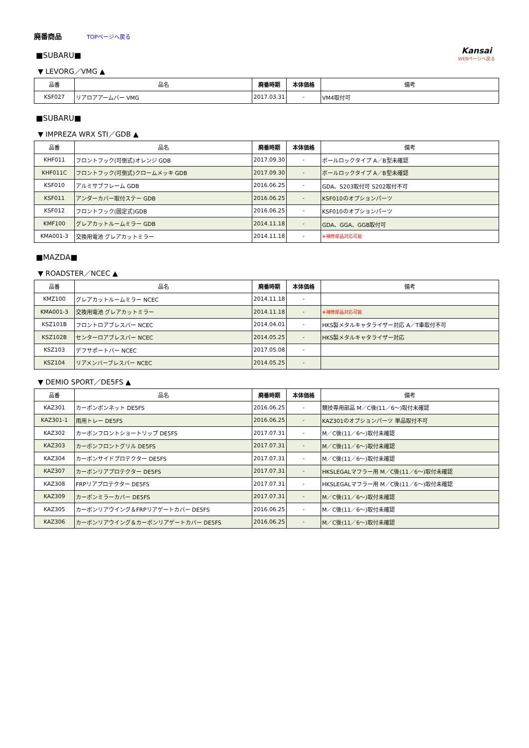廃番商品 TOPページへ戻る
Kansai
WEBページへ戻る
■SUBARU■
▼ LEVORG／VMG ▲
| 品番 | 品名 | 廃番時期 | 本体価格 | 備考 |
| --- | --- | --- | --- | --- |
| KSF027 | リアロアアームバー VMG | 2017.03.31 | - | VM4取付可 |
■SUBARU■
▼ IMPREZA WRX STI／GDB ▲
| 品番 | 品名 | 廃番時期 | 本体価格 | 備考 |
| --- | --- | --- | --- | --- |
| KHF011 | フロントフック(可倒式)オレンジ GDB | 2017.09.30 | - | ボールロックタイプ A／B型未確認 |
| KHF011C | フロントフック(可倒式)クロームメッキ GDB | 2017.09.30 | - | ボールロックタイプ A／B型未確認 |
| KSF010 | アルミサブフレーム GDB | 2016.06.25 | - | GDA、S203取付可 S202取付不可 |
| KSF011 | アンダーカバー取付ステー GDB | 2016.06.25 | - | KSF010のオプションパーツ |
| KSF012 | フロントフック(固定式)GDB | 2016.06.25 | - | KSF010のオプションパーツ |
| KMF100 | グレアカットルームミラー GDB | 2014.11.18 | - | GDA、GGA、GGB取付可 |
| KMA001-3 | 交換用電池 グレアカットミラー | 2014.11.18 | - | ※補修部品対応可能 |
■MAZDA■
▼ ROADSTER／NCEC ▲
| 品番 | 品名 | 廃番時期 | 本体価格 | 備考 |
| --- | --- | --- | --- | --- |
| KMZ100 | グレアカットルームミラー NCEC | 2014.11.18 | - | |
| KMA001-3 | 交換用電池 グレアカットミラー | 2014.11.18 | - | ※補修部品対応可能 |
| KSZ101B | フロントロアブレスバー NCEC | 2014.04.01 | - | HKS製メタルキャタライザー対応 A／T車取付不可 |
| KSZ102B | センターロアブレスバー NCEC | 2014.05.25 | - | HKS製メタルキャタライザー対応 |
| KSZ103 | デフサポートバー NCEC | 2017.05.08 | - | |
| KSZ104 | リアメンバーブレスバー NCEC | 2014.05.25 | - | |
▼ DEMIO SPORT／DE5FS ▲
| 品番 | 品名 | 廃番時期 | 本体価格 | 備考 |
| --- | --- | --- | --- | --- |
| KAZ301 | カーボンボンネット DE5FS | 2016.06.25 | - | 競技専用部品 M／C後(11／6～)取付未確認 |
| KAZ301-1 | 雨用トレー DE5FS | 2016.06.25 | - | KAZ301のオプションパーツ 単品取付不可 |
| KAZ302 | カーボンフロントショートリップ DE5FS | 2017.07.31 | - | M／C後(11／6～)取付未確認 |
| KAZ303 | カーボンフロントグリル DE5FS | 2017.07.31 | - | M／C後(11／6～)取付未確認 |
| KAZ304 | カーボンサイドプロテクター DE5FS | 2017.07.31 | - | M／C後(11／6～)取付未確認 |
| KAZ307 | カーボンリアプロテクター DE5FS | 2017.07.31 | - | HKSLEGALマフラー用 M／C後(11／6～)取付未確認 |
| KAZ308 | FRPリアプロテクター DE5FS | 2017.07.31 | - | HKSLEGALマフラー用 M／C後(11／6～)取付未確認 |
| KAZ309 | カーボンミラーカバー DE5FS | 2017.07.31 | - | M／C後(11／6～)取付未確認 |
| KAZ305 | カーボンリアウイング＆FRPリアゲートカバー DE5FS | 2016.06.25 | - | M／C後(11／6～)取付未確認 |
| KAZ306 | カーボンリアウイング＆カーボンリアゲートカバー DE5FS | 2016.06.25 | - | M／C後(11／6～)取付未確認 |